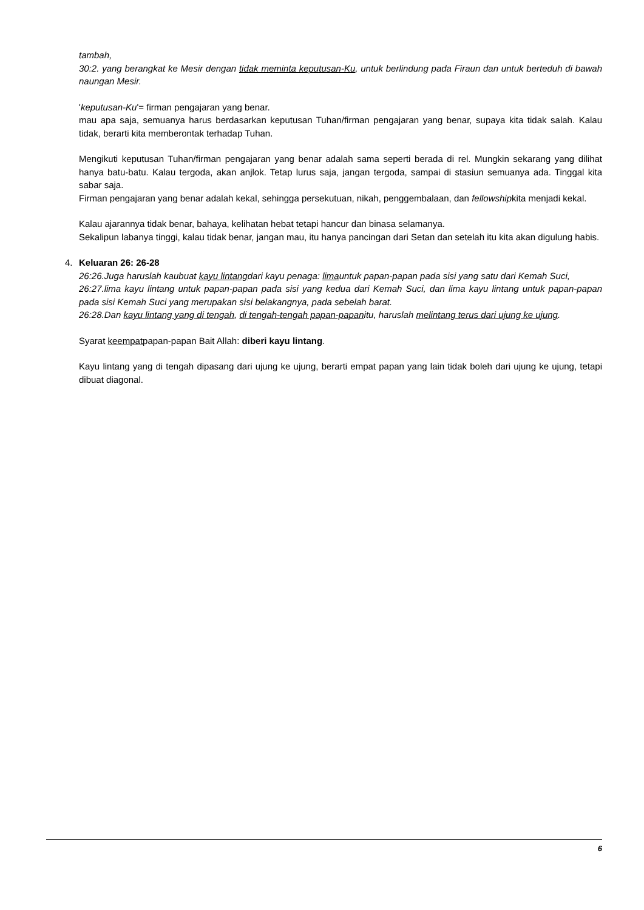tambah,
30:2. yang berangkat ke Mesir dengan tidak meminta keputusan-Ku, untuk berlindung pada Firaun dan untuk berteduh di bawah naungan Mesir.
'keputusan-Ku'= firman pengajaran yang benar.
mau apa saja, semuanya harus berdasarkan keputusan Tuhan/firman pengajaran yang benar, supaya kita tidak salah. Kalau tidak, berarti kita memberontak terhadap Tuhan.
Mengikuti keputusan Tuhan/firman pengajaran yang benar adalah sama seperti berada di rel. Mungkin sekarang yang dilihat hanya batu-batu. Kalau tergoda, akan anjlok. Tetap lurus saja, jangan tergoda, sampai di stasiun semuanya ada. Tinggal kita sabar saja.
Firman pengajaran yang benar adalah kekal, sehingga persekutuan, nikah, penggembalaan, dan fellowshipkita menjadi kekal.
Kalau ajarannya tidak benar, bahaya, kelihatan hebat tetapi hancur dan binasa selamanya.
Sekalipun labanya tinggi, kalau tidak benar, jangan mau, itu hanya pancingan dari Setan dan setelah itu kita akan digulung habis.
4. Keluaran 26: 26-28
26:26.Juga haruslah kaubuat kayu lintangdari kayu penaga: limauntuk papan-papan pada sisi yang satu dari Kemah Suci,
26:27.lima kayu lintang untuk papan-papan pada sisi yang kedua dari Kemah Suci, dan lima kayu lintang untuk papan-papan pada sisi Kemah Suci yang merupakan sisi belakangnya, pada sebelah barat.
26:28.Dan kayu lintang yang di tengah, di tengah-tengah papan-papanitu, haruslah melintang terus dari ujung ke ujung.
Syarat keempatpapan-papan Bait Allah: diberi kayu lintang.
Kayu lintang yang di tengah dipasang dari ujung ke ujung, berarti empat papan yang lain tidak boleh dari ujung ke ujung, tetapi dibuat diagonal.
6